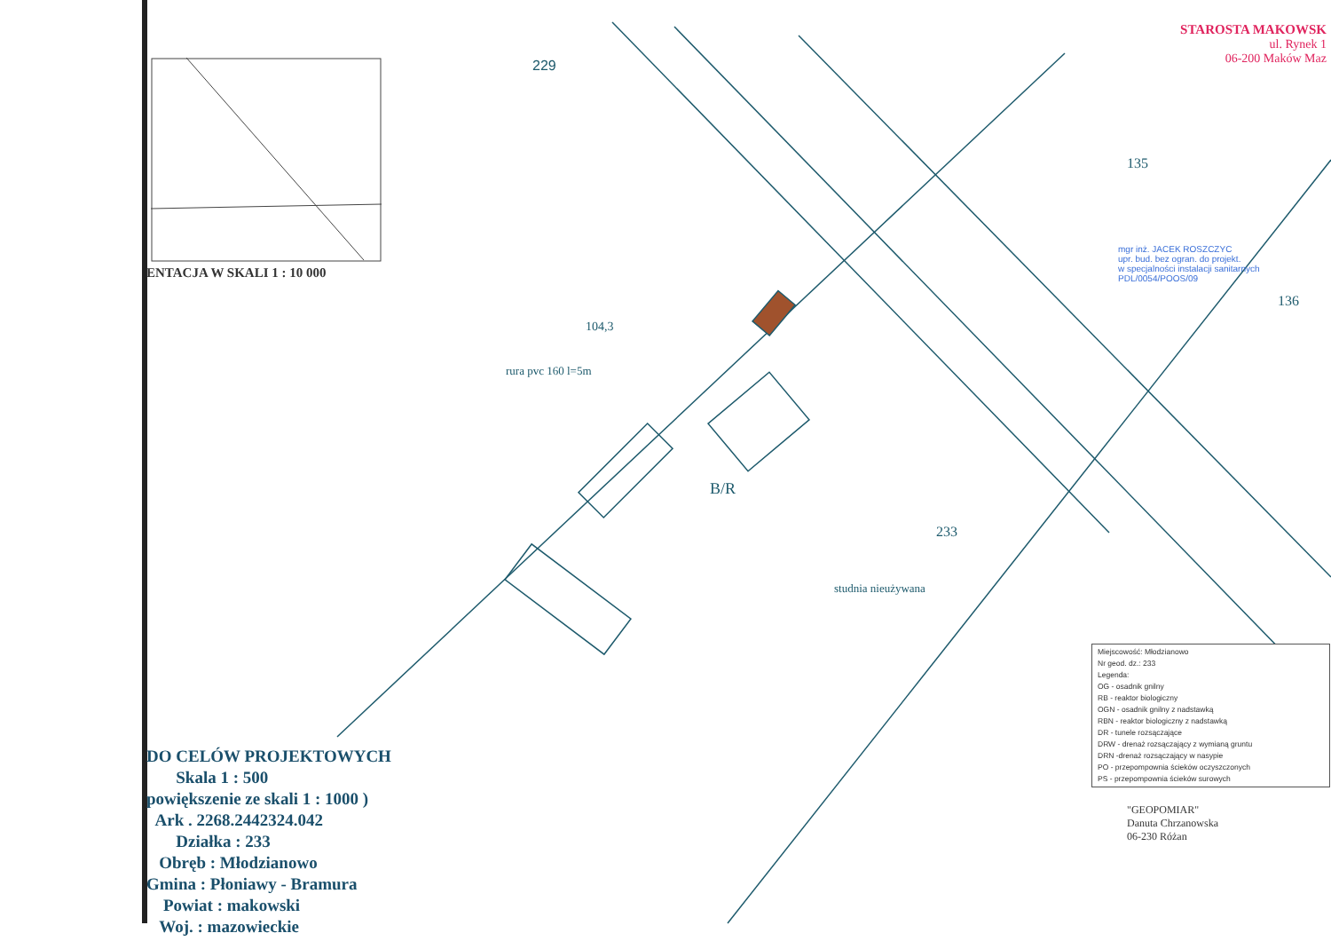STAROSTA MAKOWSK
ul. Rynek 1
06-200 Maków Maz
ENTACJA W SKALI 1 : 10 000
mgr inż. JACEK ROSZCZYC
upr. bud. bez ogran. do projekt.
w specjalności instalacji sanitarnych
PDL/0054/POOS/09
229
135
136
104,3
rura pvc 160 l=5m
B/R
233
studnia nieużywana
Miejscowość: Młodzianowo
Nr geod. dz.: 233
Legenda:
OG - osadnik gnilny
RB - reaktor biologiczny
OGN - osadnik gnilny z nadstawką
RBN - reaktor biologiczny z nadstawką
DR - tunele rozsączające
DRW - drenaż rozsączający z wymianą gruntu
DRN -drenaż rozsączający w nasypie
PO - przepompownia ścieków oczyszczonych
PS - przepompownia ścieków surowych
"GEOPOMIAR"
Danuta Chrzanowska
06-230 Różan
DO CELÓW PROJEKTOWYCH
Skala 1 : 500
powiększenie ze skali 1 : 1000 )
Ark . 2268.2442324.042
Działka : 233
Obręb : Młodzianowo
Gmina : Płoniawy - Bramura
Powiat : makowski
Woj. : mazowieckie